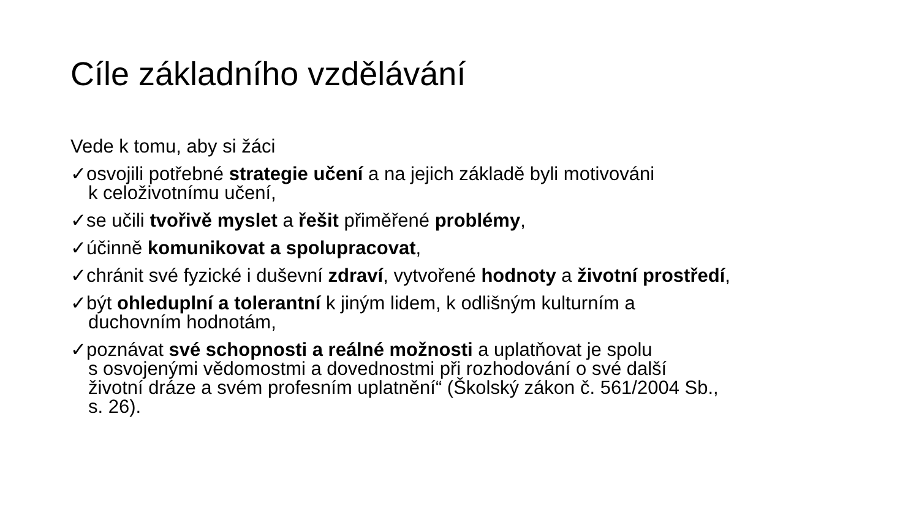Cíle základního vzdělávání
Vede k tomu, aby si žáci
✓osvojili potřebné strategie učení a na jejich základě byli motivováni
k celoživotnímu učení,
✓se učili tvořivě myslet a řešit přiměřené problémy,
✓účinně komunikovat a spolupracovat,
✓chránit své fyzické i duševní zdraví, vytvořené hodnoty a životní prostředí,
✓být ohleduplní a tolerantní k jiným lidem, k odlišným kulturním a
duchovním hodnotám,
✓poznávat své schopnosti a reálné možnosti a uplatňovat je spolu
s osvojenými vědomostmi a dovednostmi při rozhodování o své další
životní dráze a svém profesním uplatnění“ (Školský zákon č. 561/2004 Sb.,
s. 26).